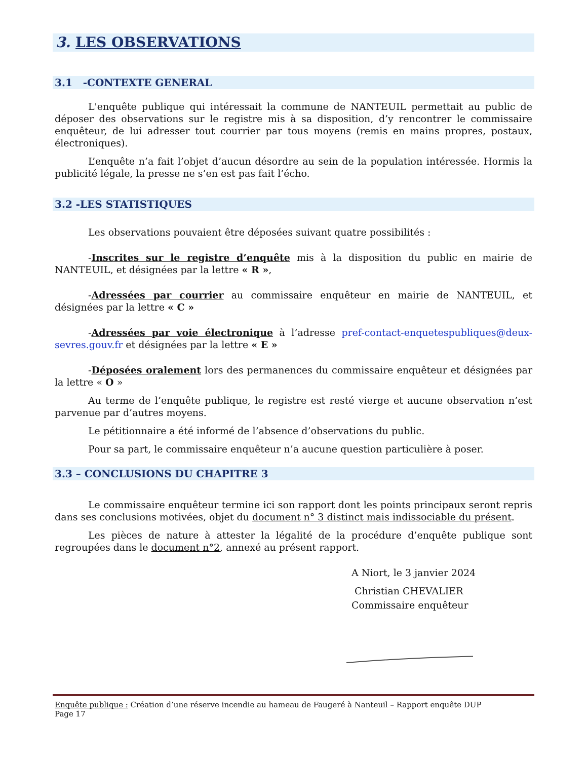3. LES OBSERVATIONS
3.1 -CONTEXTE GENERAL
L'enquête publique qui intéressait la commune de NANTEUIL permettait au public de déposer des observations sur le registre mis à sa disposition, d’y rencontrer le commissaire enquêteur, de lui adresser tout courrier par tous moyens (remis en mains propres, postaux, électroniques).
L’enquête n’a fait l’objet d’aucun désordre au sein de la population intéressée. Hormis la publicité légale, la presse ne s’en est pas fait l’écho.
3.2 -LES STATISTIQUES
Les observations pouvaient être déposées suivant quatre possibilités :
-Inscrites sur le registre d’enquête mis à la disposition du public en mairie de NANTEUIL, et désignées par la lettre « R »,
-Adressées par courrier au commissaire enquêteur en mairie de NANTEUIL, et désignées par la lettre « C »
-Adressées par voie électronique à l’adresse pref-contact-enquetespubliques@deux-sevres.gouv.fr et désignées par la lettre « E »
-Déposées oralement lors des permanences du commissaire enquêteur et désignées par la lettre « O »
Au terme de l’enquête publique, le registre est resté vierge et aucune observation n’est parvenue par d’autres moyens.
Le pétitionnaire a été informé de l’absence d’observations du public.
Pour sa part, le commissaire enquêteur n’a aucune question particulière à poser.
3.3 – CONCLUSIONS DU CHAPITRE 3
Le commissaire enquêteur termine ici son rapport dont les points principaux seront repris dans ses conclusions motivées, objet du document n° 3 distinct mais indissociable du présent.
Les pièces de nature à attester la légalité de la procédure d’enquête publique sont regroupées dans le document n°2, annexé au présent rapport.
A Niort, le 3 janvier 2024
Christian CHEVALIER
Commissaire enquêteur
Enquête publique : Création d’une réserve incendie au hameau de Faugeré à Nanteuil – Rapport enquête DUP
Page 17